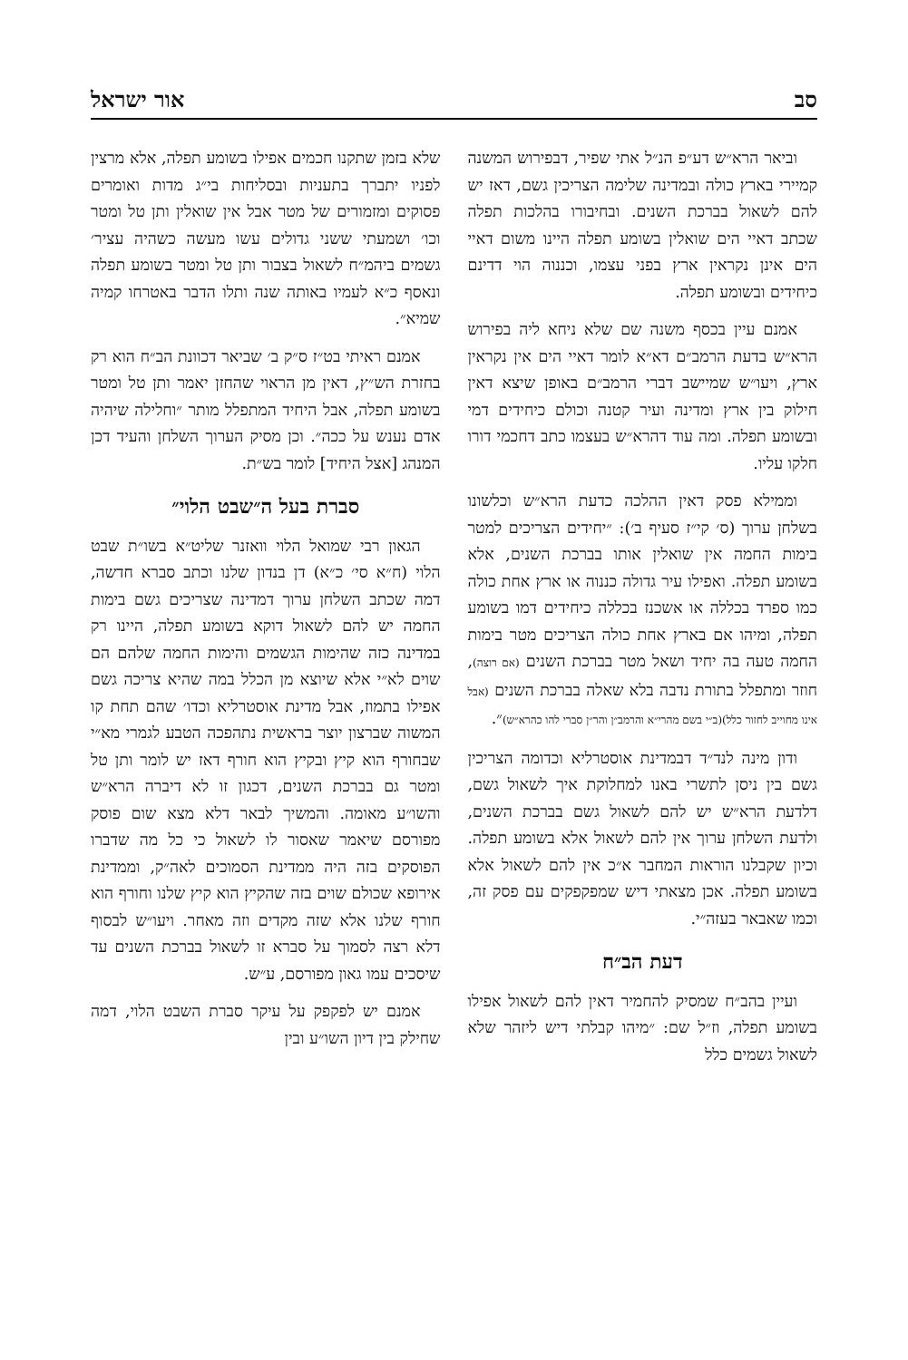סב אור ישראל
וביאר הרא״ש דע״פ הנ״ל אתי שפיר, דבפירוש המשנה קמיירי בארץ כולה ובמדינה שלימה הצריכין גשם, דאז יש להם לשאול בברכת השנים. ובחיבורו בהלכות תפלה שכתב דאיי הים שואלין בשומע תפלה היינו משום דאיי הים אינן נקראין ארץ בפני עצמו, וכננוה הוי דדינם כיחידים ובשומע תפלה.
אמנם עיין בכסף משנה שם שלא ניחא ליה בפירוש הרא״ש בדעת הרמב״ם דא״א לומר דאיי הים אין נקראין ארץ, ויעו״ש שמיישב דברי הרמב״ם באופן שיצא דאין חילוק בין ארץ ומדינה ועיר קטנה וכולם כיחידים דמי ובשומע תפלה. ומה עוד דהרא״ש בעצמו כתב דחכמי דורו חלקו עליו.
וממילא פסק דאין ההלכה כדעת הרא״ש וכלשונו בשלחן ערוך (ס׳ קי״ז סעיף ב׳): ״יחידים הצריכים למטר בימות החמה אין שואלין אותו בברכת השנים, אלא בשומע תפלה. ואפילו עיר גדולה כננוה או ארץ אחת כולה כמו ספרד בכללה או אשכנז בכללה כיחידים דמו בשומע תפלה, ומיהו אם בארץ אחת כולה הצריכים מטר בימות החמה טעה בה יחיד ושאל מטר בברכת השנים (אם רוצה), חוזר ומתפלל בתורת נדבה בלא שאלה בברכת השנים (אבל אינו מחוייב לחזור כלל)(ב״י בשם מהרי״א והרמב״ן והר״ן סברי להו כהרא״ש)״.
ודון מינה לנד״ד דבמדינת אוסטרליא וכדומה הצריכין גשם בין ניסן לתשרי באנו למחלוקת איך לשאול גשם, דלדעת הרא״ש יש להם לשאול גשם בברכת השנים, ולדעת השלחן ערוך אין להם לשאול אלא בשומע תפלה. וכיון שקבלנו הוראות המחבר א״כ אין להם לשאול אלא בשומע תפלה. אכן מצאתי דיש שמפקפקים עם פסק זה, וכמו שאבאר בעזה״י.
דעת הב״ח
ועיין בהב״ח שמסיק להחמיר דאין להם לשאול אפילו בשומע תפלה, וז״ל שם: ״מיהו קבלתי דיש ליזהר שלא לשאול גשמים כלל
שלא בזמן שתקנו חכמים אפילו בשומע תפלה, אלא מרצין לפניו יתברך בתעניות ובסליחות בי״ג מדות ואומרים פסוקים ומזמורים של מטר אבל אין שואלין ותן טל ומטר וכו׳ ושמעתי ששני גדולים עשו מעשה כשהיה עציר׳ גשמים ביהמ״ח לשאול בצבור ותן טל ומטר בשומע תפלה ונאסף כ״א לעמיו באותה שנה ותלו הדבר באטרחו קמיה שמיא״.
אמנם ראיתי בט״ז ס״ק ב׳ שביאר דכוונת הב״ח הוא רק בחזרת הש״ץ, דאין מן הראוי שהחזן יאמר ותן טל ומטר בשומע תפלה, אבל היחיד המתפלל מותר ״וחלילה שיהיה אדם נענש על ככה״. וכן מסיק הערוך השלחן והעיד דכן המנהג [אצל היחיד] לומר בש״ת.
סברת בעל ה״שבט הלוי״
הגאון רבי שמואל הלוי וואזנר שליט״א בשו״ת שבט הלוי (ח״א סי׳ כ״א) דן בנדון שלנו וכתב סברא חדשה, דמה שכתב השלחן ערוך דמדינה שצריכים גשם בימות החמה יש להם לשאול דוקא בשומע תפלה, היינו רק במדינה כזה שהימות הגשמים והימות החמה שלהם הם שוים לא״י אלא שיוצא מן הכלל במה שהיא צריכה גשם אפילו בתמוז, אבל מדינת אוסטרליא וכדו׳ שהם תחת קו המשוה שברצון יוצר בראשית נתהפכה הטבע לגמרי מא״י שבחורף הוא קיץ ובקיץ הוא חורף דאז יש לומר ותן טל ומטר גם בברכת השנים, דכגון זו לא דיברה הרא״ש והשו״ע מאומה. והמשיך לבאר דלא מצא שום פוסק מפורסם שיאמר שאסור לו לשאול כי כל מה שדברו הפוסקים בזה היה ממדינת הסמוכים לאה״ק, וממדינת אירופא שכולם שוים בזה שהקיץ הוא קיץ שלנו וחורף הוא חורף שלנו אלא שזה מקדים וזה מאחר. ויעו״ש לבסוף דלא רצה לסמוך על סברא זו לשאול בברכת השנים עד שיסכים עמו גאון מפורסם, ע״ש.
אמנם יש לפקפק על עיקר סברת השבט הלוי, דמה שחילק בין דיון השו״ע ובין